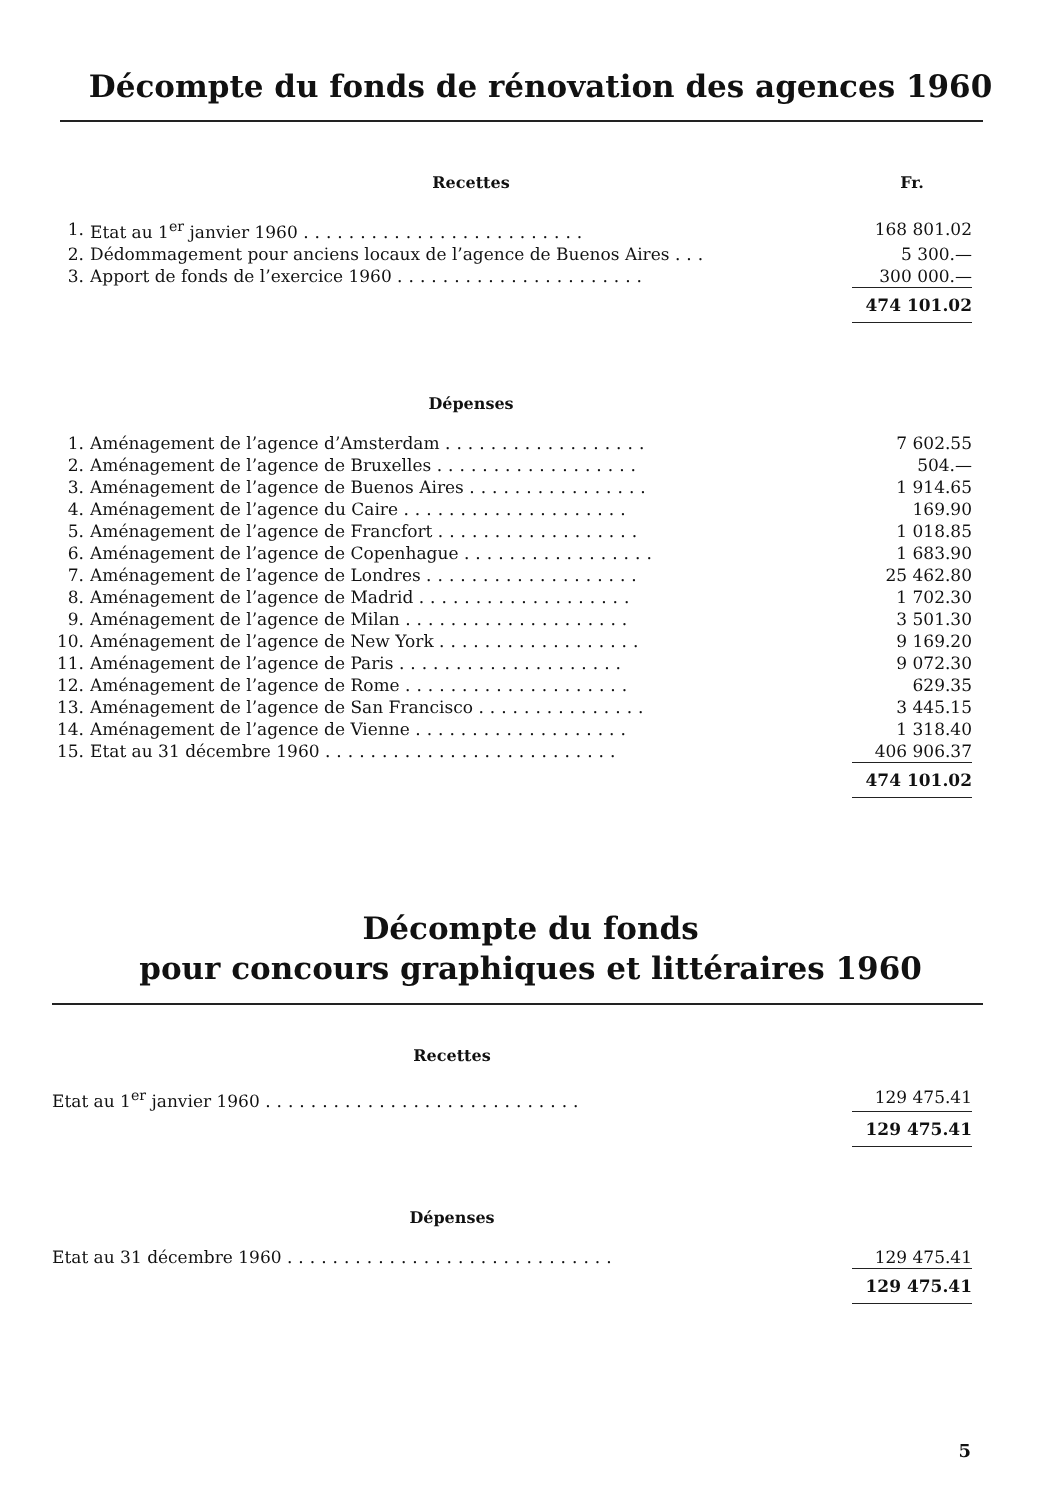Décompte du fonds de rénovation des agences 1960
| | Recettes | Fr. |
| 1. | Etat au 1<sup>er</sup> janvier 1960 ......................... | 168 801.02 |
| 2. | Dédommagement pour anciens locaux de l’agence de Buenos Aires ... | 5 300.— |
| 3. | Apport de fonds de l’exercice 1960 ...................... | 300 000.— |
| | | 474 101.02 |
| | Dépenses | |
| 1. | Aménagement de l’agence d’Amsterdam .................. | 7 602.55 |
| 2. | Aménagement de l’agence de Bruxelles .................. | 504.— |
| 3. | Aménagement de l’agence de Buenos Aires ................ | 1 914.65 |
| 4. | Aménagement de l’agence du Caire .................... | 169.90 |
| 5. | Aménagement de l’agence de Francfort .................. | 1 018.85 |
| 6. | Aménagement de l’agence de Copenhague ................. | 1 683.90 |
| 7. | Aménagement de l’agence de Londres ................... | 25 462.80 |
| 8. | Aménagement de l’agence de Madrid ................... | 1 702.30 |
| 9. | Aménagement de l’agence de Milan .................... | 3 501.30 |
| 10. | Aménagement de l’agence de New York .................. | 9 169.20 |
| 11. | Aménagement de l’agence de Paris .................... | 9 072.30 |
| 12. | Aménagement de l’agence de Rome .................... | 629.35 |
| 13. | Aménagement de l’agence de San Francisco ............... | 3 445.15 |
| 14. | Aménagement de l’agence de Vienne ................... | 1 318.40 |
| 15. | Etat au 31 décembre 1960 .......................... | 406 906.37 |
| | | 474 101.02 |
Décompte du fonds
pour concours graphiques et littéraires 1960
| | Recettes | |
| Etat au 1<sup>er</sup> janvier 1960 ............................ | | 129 475.41 |
| | | 129 475.41 |
| | Dépenses | |
| Etat au 31 décembre 1960 ............................. | | 129 475.41 |
| | | 129 475.41 |
5